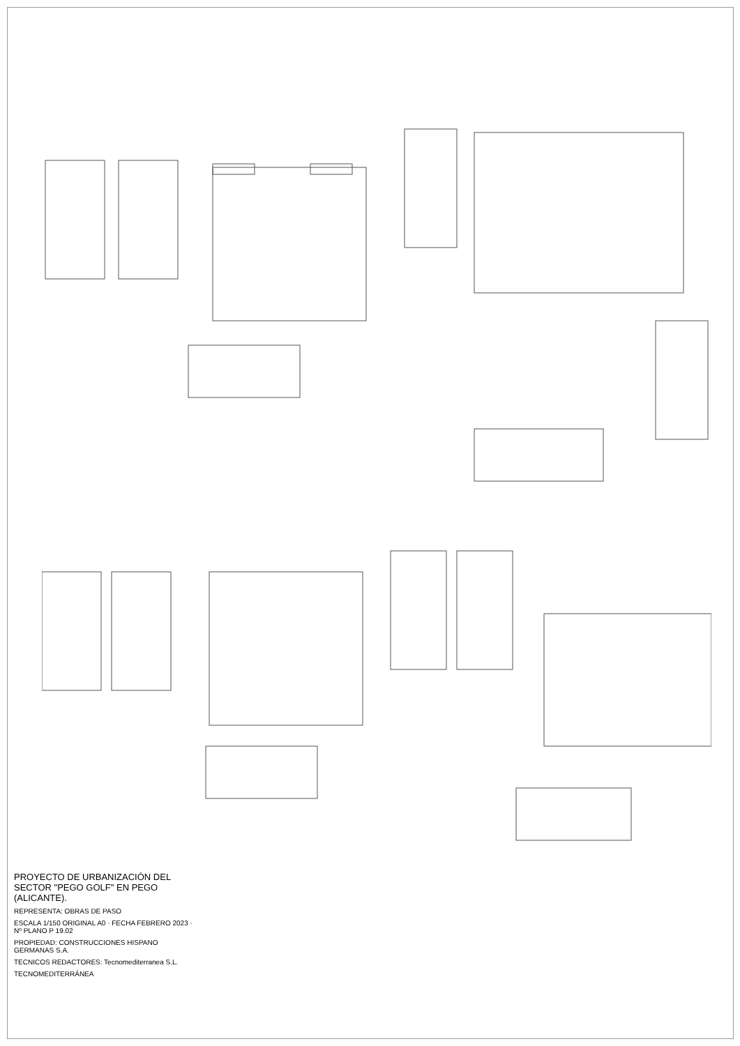PROYECTO DE URBANIZACIÓN DEL SECTOR "PEGO GOLF" EN PEGO (ALICANTE).
REPRESENTA: OBRAS DE PASO
ESCALA 1/150 ORIGINAL A0 · FECHA FEBRERO 2023 · Nº PLANO P 19.02
PROPIEDAD: CONSTRUCCIONES HISPANO GERMANAS S.A.
TECNICOS REDACTORES: Tecnomediterranea S.L.
TECNOMEDITERRÁNEA